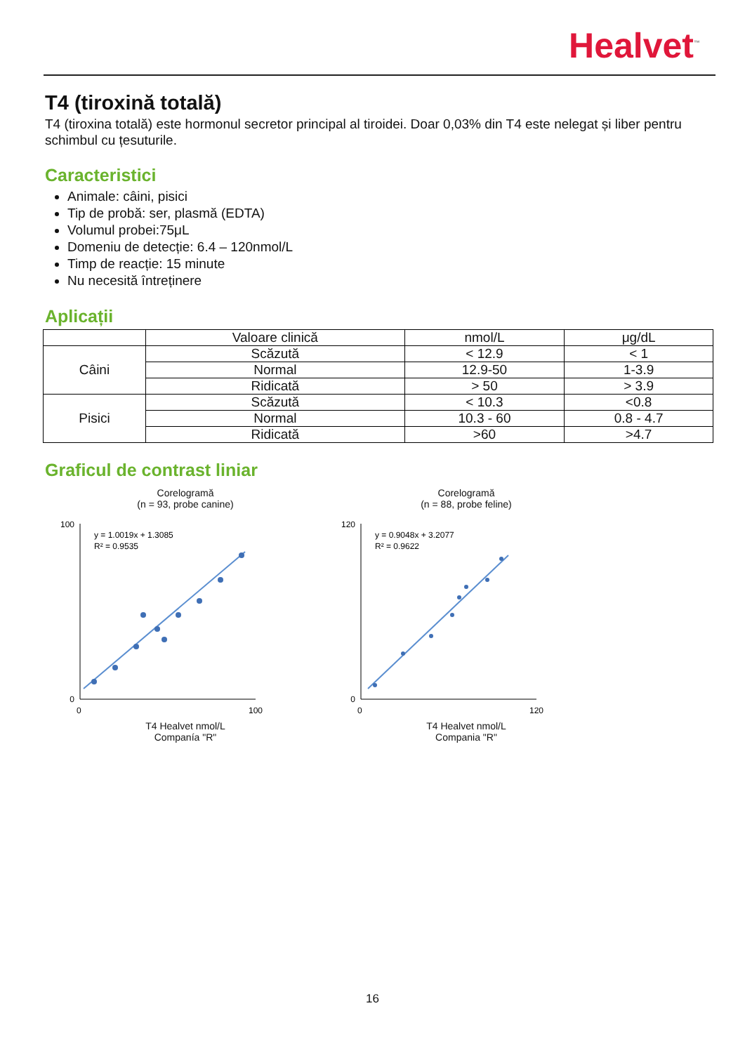Healvet<sup>™</sup>
T4 (tiroxină totală)
T4 (tiroxina totală) este hormonul secretor principal al tiroidei. Doar 0,03% din T4 este nelegat și liber pentru schimbul cu țesuturile.
Caracteristici
Animale: câini, pisici
Tip de probă: ser, plasmă (EDTA)
Volumul probei:75μL
Domeniu de detecție: 6.4 – 120nmol/L
Timp de reacție: 15 minute
Nu necesită întreținere
Aplicații
| | Valoare clinică | nmol/L | μg/dL |
| --- | --- | --- | --- |
| Câini | Scăzută | < 12.9 | < 1 |
| | Normal | 12.9-50 | 1-3.9 |
| | Ridicată | > 50 | > 3.9 |
| Pisici | Scăzută | < 10.3 | <0.8 |
| | Normal | 10.3 - 60 | 0.8 - 4.7 |
| | Ridicată | >60 | >4.7 |
Graficul de contrast liniar
Corelogramă
(n = 93, probe canine)
y = 1.0019x + 1.3085
R² = 0.9535
0
100
100
0
T4 Healvet nmol/L
Companía "R"
Corelogramă
(n = 88, probe feline)
y = 0.9048x + 3.2077
R² = 0.9622
0
120
120
0
T4 Healvet nmol/L
Compania "R"
16